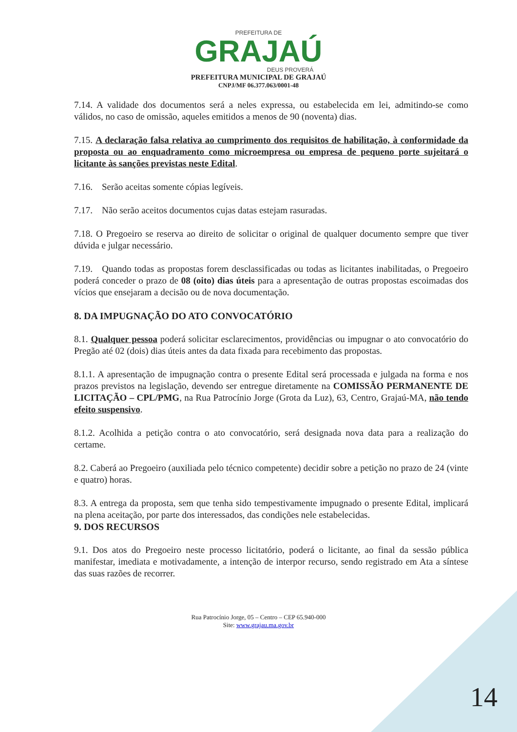PREFEITURA DE
GRAJAÚ
DEUS PROVERÁ
PREFEITURA MUNICIPAL DE GRAJAÚ
CNPJ/MF 06.377.063/0001-48
7.14. A validade dos documentos será a neles expressa, ou estabelecida em lei, admitindo-se como válidos, no caso de omissão, aqueles emitidos a menos de 90 (noventa) dias.
7.15. A declaração falsa relativa ao cumprimento dos requisitos de habilitação, à conformidade da proposta ou ao enquadramento como microempresa ou empresa de pequeno porte sujeitará o licitante às sanções previstas neste Edital.
7.16. Serão aceitas somente cópias legíveis.
7.17. Não serão aceitos documentos cujas datas estejam rasuradas.
7.18. O Pregoeiro se reserva ao direito de solicitar o original de qualquer documento sempre que tiver dúvida e julgar necessário.
7.19. Quando todas as propostas forem desclassificadas ou todas as licitantes inabilitadas, o Pregoeiro poderá conceder o prazo de 08 (oito) dias úteis para a apresentação de outras propostas escoimadas dos vícios que ensejaram a decisão ou de nova documentação.
8. DA IMPUGNAÇÃO DO ATO CONVOCATÓRIO
8.1. Qualquer pessoa poderá solicitar esclarecimentos, providências ou impugnar o ato convocatório do Pregão até 02 (dois) dias úteis antes da data fixada para recebimento das propostas.
8.1.1. A apresentação de impugnação contra o presente Edital será processada e julgada na forma e nos prazos previstos na legislação, devendo ser entregue diretamente na COMISSÃO PERMANENTE DE LICITAÇÃO – CPL/PMG, na Rua Patrocínio Jorge (Grota da Luz), 63, Centro, Grajaú-MA, não tendo efeito suspensivo.
8.1.2. Acolhida a petição contra o ato convocatório, será designada nova data para a realização do certame.
8.2. Caberá ao Pregoeiro (auxiliada pelo técnico competente) decidir sobre a petição no prazo de 24 (vinte e quatro) horas.
8.3. A entrega da proposta, sem que tenha sido tempestivamente impugnado o presente Edital, implicará na plena aceitação, por parte dos interessados, das condições nele estabelecidas.
9. DOS RECURSOS
9.1. Dos atos do Pregoeiro neste processo licitatório, poderá o licitante, ao final da sessão pública manifestar, imediata e motivadamente, a intenção de interpor recurso, sendo registrado em Ata a síntese das suas razões de recorrer.
Rua Patrocínio Jorge, 05 – Centro – CEP 65.940-000
Site: www.grajau.ma.gov.br
14